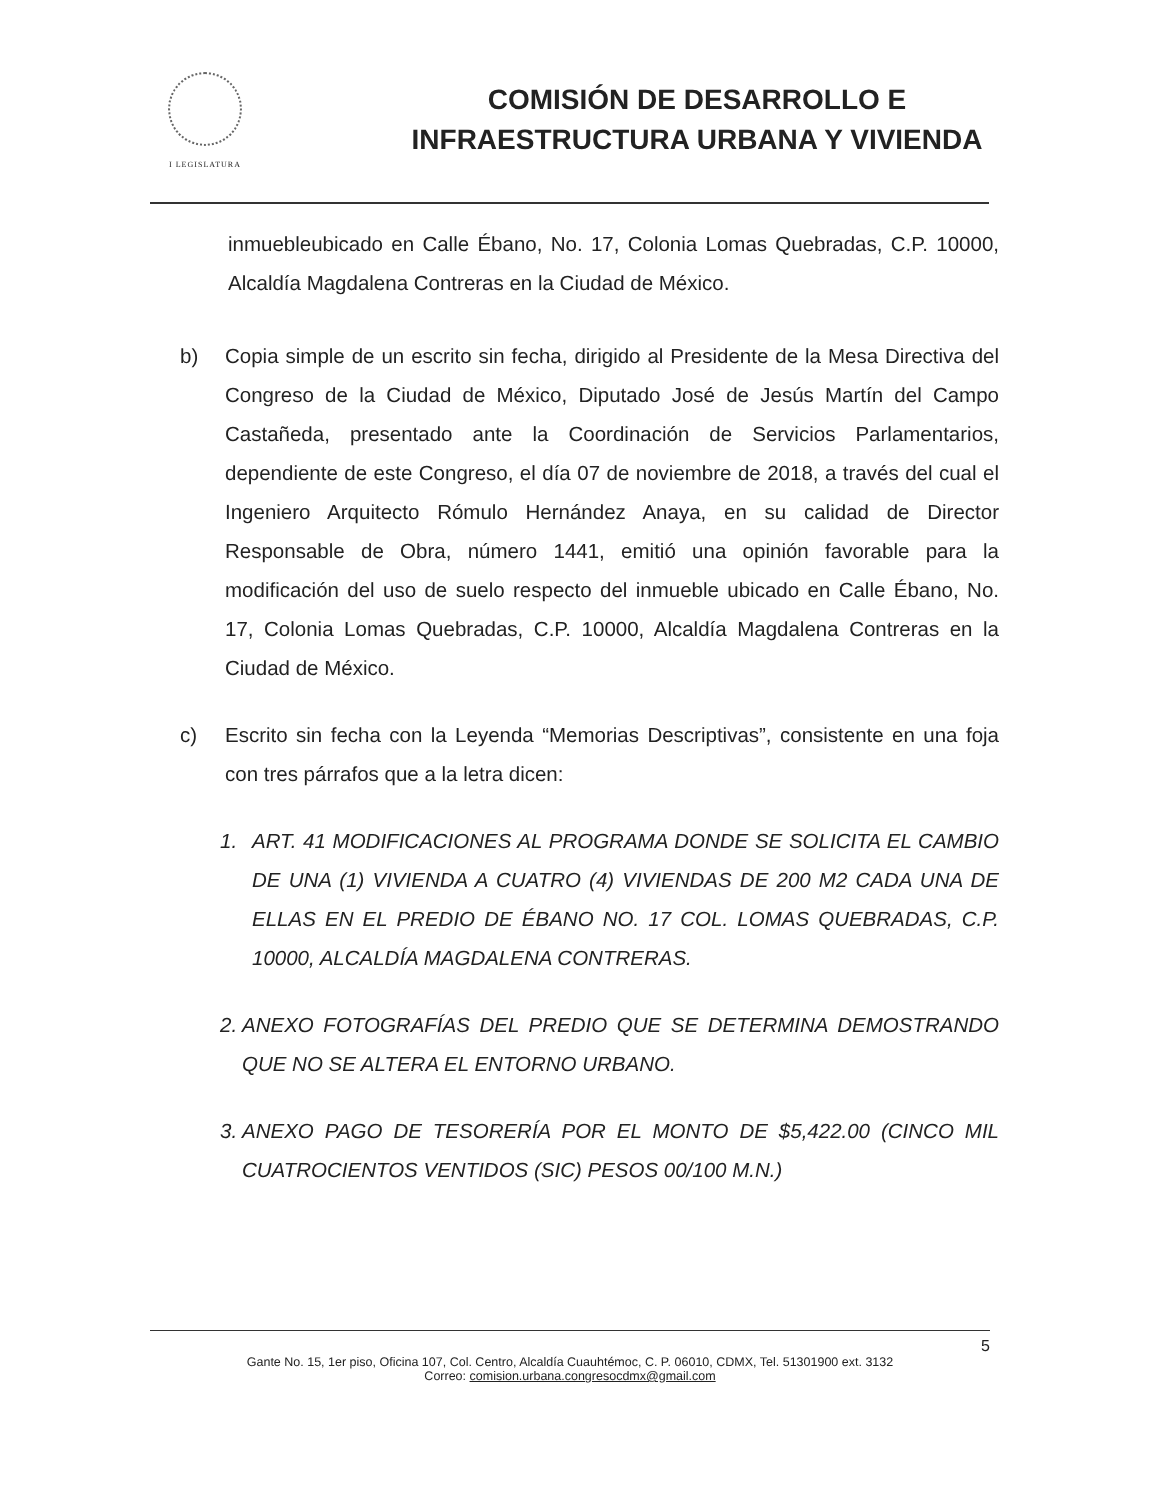I LEGISLATURA
COMISIÓN DE DESARROLLO E
INFRAESTRUCTURA URBANA Y VIVIENDA
inmuebleubicado en Calle Ébano, No. 17, Colonia Lomas Quebradas, C.P. 10000, Alcaldía Magdalena Contreras en la Ciudad de México.
b) Copia simple de un escrito sin fecha, dirigido al Presidente de la Mesa Directiva del Congreso de la Ciudad de México, Diputado José de Jesús Martín del Campo Castañeda, presentado ante la Coordinación de Servicios Parlamentarios, dependiente de este Congreso, el día 07 de noviembre de 2018, a través del cual el Ingeniero Arquitecto Rómulo Hernández Anaya, en su calidad de Director Responsable de Obra, número 1441, emitió una opinión favorable para la modificación del uso de suelo respecto del inmueble ubicado en Calle Ébano, No. 17, Colonia Lomas Quebradas, C.P. 10000, Alcaldía Magdalena Contreras en la Ciudad de México.
c) Escrito sin fecha con la Leyenda “Memorias Descriptivas”, consistente en una foja con tres párrafos que a la letra dicen:
1. ART. 41 MODIFICACIONES AL PROGRAMA DONDE SE SOLICITA EL CAMBIO DE UNA (1) VIVIENDA A CUATRO (4) VIVIENDAS DE 200 M2 CADA UNA DE ELLAS EN EL PREDIO DE ÉBANO NO. 17 COL. LOMAS QUEBRADAS, C.P. 10000, ALCALDÍA MAGDALENA CONTRERAS.
2.
ANEXO FOTOGRAFÍAS DEL PREDIO QUE SE DETERMINA DEMOSTRANDO QUE NO SE ALTERA EL ENTORNO URBANO.
3.
ANEXO PAGO DE TESORERÍA POR EL MONTO DE $5,422.00 (CINCO MIL CUATROCIENTOS VENTIDOS (SIC) PESOS 00/100 M.N.)
5
Gante No. 15, 1er piso, Oficina 107, Col. Centro, Alcaldía Cuauhtémoc, C. P. 06010, CDMX, Tel. 51301900 ext. 3132
Correo: comision.urbana.congresocdmx@gmail.com